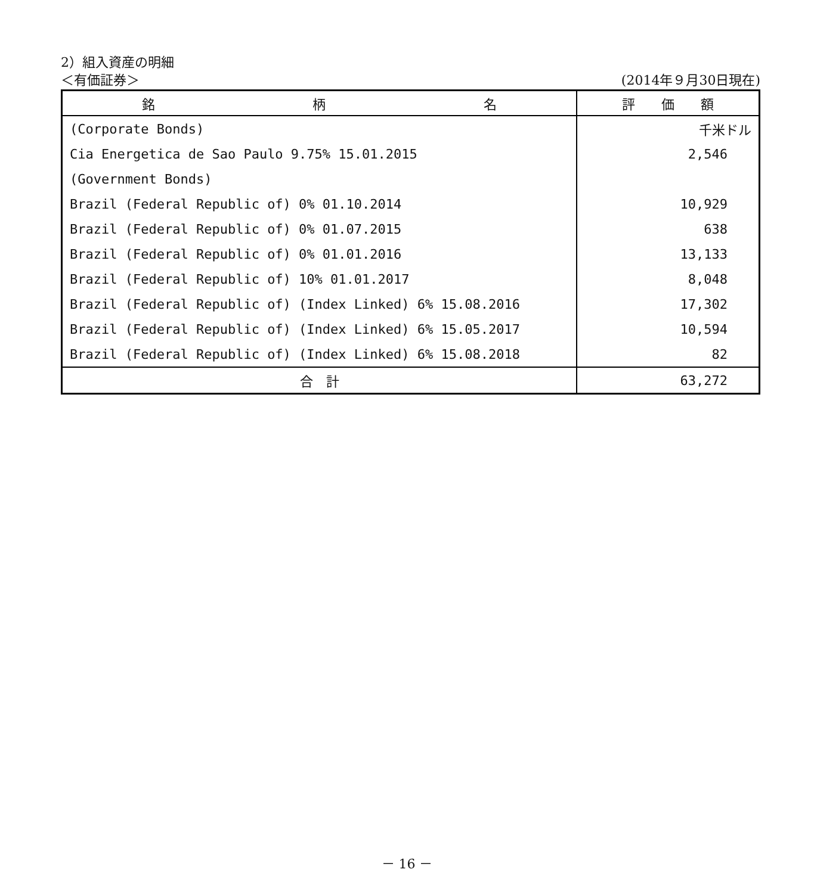2）組入資産の明細
＜有価証券＞ (2014年９月30日現在)
| 銘 柄 名 | 評 価 額 |
| --- | --- |
| (Corporate Bonds) | 千米ドル |
| Cia Energetica de Sao Paulo 9.75% 15.01.2015 | 2,546 |
| (Government Bonds) | |
| Brazil (Federal Republic of) 0% 01.10.2014 | 10,929 |
| Brazil (Federal Republic of) 0% 01.07.2015 | 638 |
| Brazil (Federal Republic of) 0% 01.01.2016 | 13,133 |
| Brazil (Federal Republic of) 10% 01.01.2017 | 8,048 |
| Brazil (Federal Republic of) (Index Linked) 6% 15.08.2016 | 17,302 |
| Brazil (Federal Republic of) (Index Linked) 6% 15.05.2017 | 10,594 |
| Brazil (Federal Republic of) (Index Linked) 6% 15.08.2018 | 82 |
| 合 計 | 63,272 |
－ 16 －